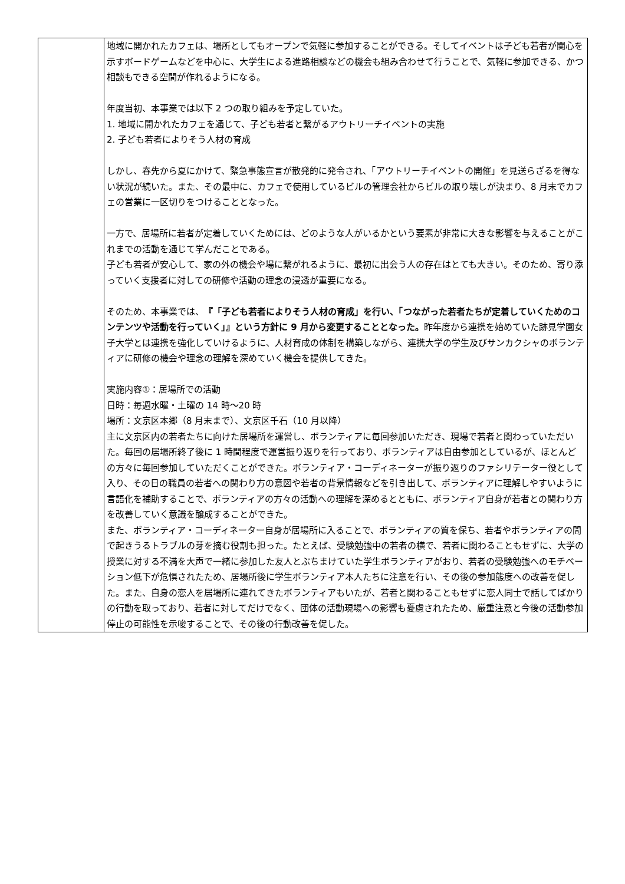| | 地域に開かれたカフェは、場所としてもオープンで気軽に参加することができる。そしてイベントは子ども若者が関心を示すボードゲームなどを中心に、大学生による進路相談などの機会も組み合わせて行うことで、気軽に参加できる、かつ相談もできる空間が作れるようになる。 年度当初、本事業では以下 2 つの取り組みを予定していた。 1. 地域に開かれたカフェを通じて、子ども若者と繋がるアウトリーチイベントの実施 2. 子ども若者によりそう人材の育成 しかし、春先から夏にかけて、緊急事態宣言が散発的に発令され、「アウトリーチイベントの開催」を見送らざるを得ない状況が続いた。また、その最中に、カフェで使用しているビルの管理会社からビルの取り壊しが決まり、8 月末でカフェの営業に一区切りをつけることとなった。 一方で、居場所に若者が定着していくためには、どのような人がいるかという要素が非常に大きな影響を与えることがこれまでの活動を通じて学んだことである。 子ども若者が安心して、家の外の機会や場に繋がれるように、最初に出会う人の存在はとても大きい。そのため、寄り添っていく支援者に対しての研修や活動の理念の浸透が重要になる。 そのため、本事業では、 『「子ども若者によりそう人材の育成」を行い、「つながった若者たちが定着していくためのコンテンツや活動を行っていく」』という方針に 9 月から変更することとなった。 昨年度から連携を始めていた跡見学園女子大学とは連携を強化していけるように、人材育成の体制を構築しながら、連携大学の学生及びサンカクシャのボランティアに研修の機会や理念の理解を深めていく機会を提供してきた。 実施内容①：居場所での活動 日時：毎週水曜・土曜の 14 時～20 時 場所：文京区本郷（8 月末まで）、文京区千石（10 月以降） 主に文京区内の若者たちに向けた居場所を運営し、ボランティアに毎回参加いただき、現場で若者と関わっていただいた。毎回の居場所終了後に 1 時間程度で運営振り返りを行っており、ボランティアは自由参加としているが、ほとんどの方々に毎回参加していただくことができた。ボランティア・コーディネーターが振り返りのファシリテーター役として入り、その日の職員の若者への関わり方の意図や若者の背景情報などを引き出して、ボランティアに理解しやすいように言語化を補助することで、ボランティアの方々の活動への理解を深めるとともに、ボランティア自身が若者との関わり方を改善していく意識を醸成することができた。 また、ボランティア・コーディネーター自身が居場所に入ることで、ボランティアの質を保ち、若者やボランティアの間で起きうるトラブルの芽を摘む役割も担った。たとえば、受験勉強中の若者の横で、若者に関わることもせずに、大学の授業に対する不満を大声で一緒に参加した友人とぶちまけていた学生ボランティアがおり、若者の受験勉強へのモチベーション低下が危惧されたため、居場所後に学生ボランティア本人たちに注意を行い、その後の参加態度への改善を促した。また、自身の恋人を居場所に連れてきたボランティアもいたが、若者と関わることもせずに恋人同士で話してばかりの行動を取っており、若者に対してだけでなく、団体の活動現場への影響も憂慮されたため、厳重注意と今後の活動参加停止の可能性を示唆することで、その後の行動改善を促した。 |